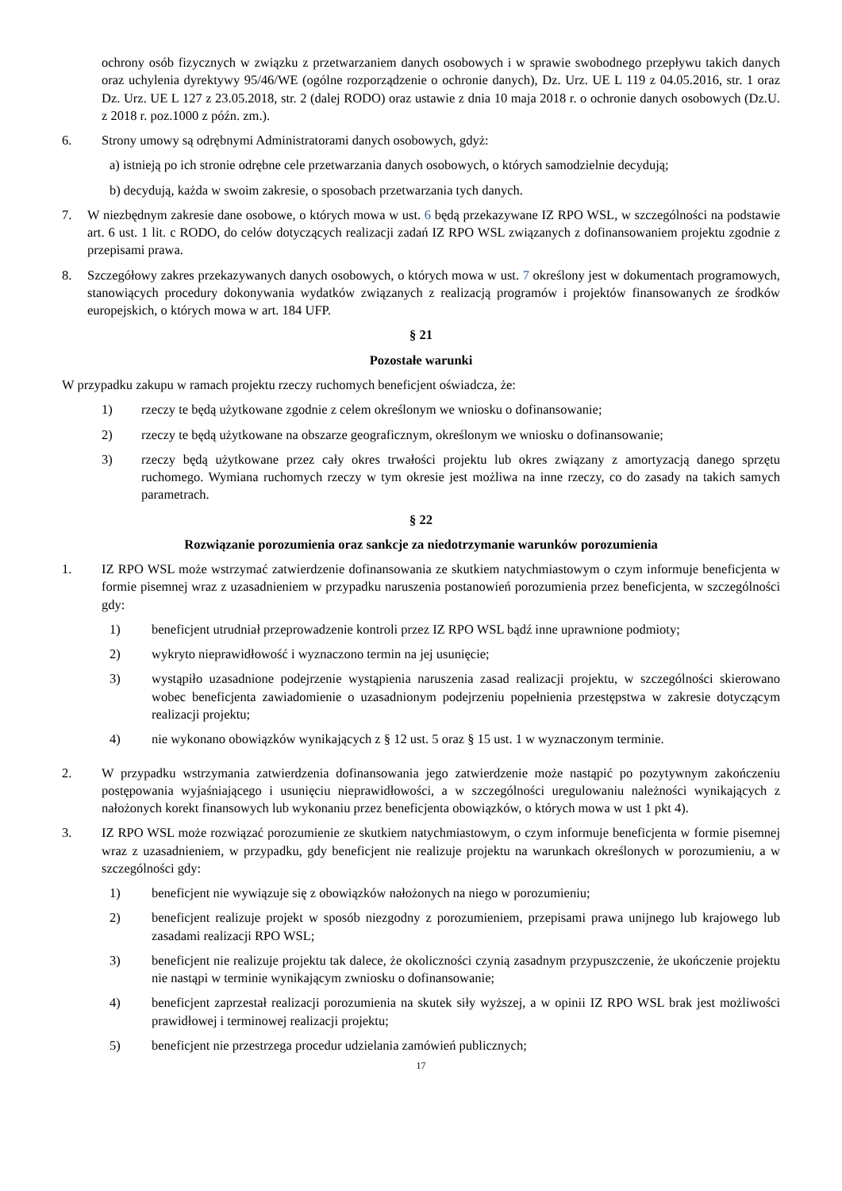ochrony osób fizycznych w związku z przetwarzaniem danych osobowych i w sprawie swobodnego przepływu takich danych oraz uchylenia dyrektywy 95/46/WE (ogólne rozporządzenie o ochronie danych), Dz. Urz. UE L 119 z 04.05.2016, str. 1 oraz Dz. Urz. UE L 127 z 23.05.2018, str. 2 (dalej RODO) oraz ustawie z dnia 10 maja 2018 r. o ochronie danych osobowych (Dz.U. z 2018 r. poz.1000 z późn. zm.).
6. Strony umowy są odrębnymi Administratorami danych osobowych, gdyż:
a) istnieją po ich stronie odrębne cele przetwarzania danych osobowych, o których samodzielnie decydują;
b) decydują, każda w swoim zakresie, o sposobach przetwarzania tych danych.
7. W niezbędnym zakresie dane osobowe, o których mowa w ust. 6 będą przekazywane IZ RPO WSL, w szczególności na podstawie art. 6 ust. 1 lit. c RODO, do celów dotyczących realizacji zadań IZ RPO WSL związanych z dofinansowaniem projektu zgodnie z przepisami prawa.
8. Szczegółowy zakres przekazywanych danych osobowych, o których mowa w ust. 7 określony jest w dokumentach programowych, stanowiących procedury dokonywania wydatków związanych z realizacją programów i projektów finansowanych ze środków europejskich, o których mowa w art. 184 UFP.
§ 21
Pozostałe warunki
W przypadku zakupu w ramach projektu rzeczy ruchomych beneficjent oświadcza, że:
1) rzeczy te będą użytkowane zgodnie z celem określonym we wniosku o dofinansowanie;
2) rzeczy te będą użytkowane na obszarze geograficznym, określonym we wniosku o dofinansowanie;
3) rzeczy będą użytkowane przez cały okres trwałości projektu lub okres związany z amortyzacją danego sprzętu ruchomego. Wymiana ruchomych rzeczy w tym okresie jest możliwa na inne rzeczy, co do zasady na takich samych parametrach.
§ 22
Rozwiązanie porozumienia oraz sankcje za niedotrzymanie warunków porozumienia
1. IZ RPO WSL może wstrzymać zatwierdzenie dofinansowania ze skutkiem natychmiastowym o czym informuje beneficjenta w formie pisemnej wraz z uzasadnieniem w przypadku naruszenia postanowień porozumienia przez beneficjenta, w szczególności gdy:
1) beneficjent utrudniał przeprowadzenie kontroli przez IZ RPO WSL bądź inne uprawnione podmioty;
2) wykryto nieprawidłowość i wyznaczono termin na jej usunięcie;
3) wystąpiło uzasadnione podejrzenie wystąpienia naruszenia zasad realizacji projektu, w szczególności skierowano wobec beneficjenta zawiadomienie o uzasadnionym podejrzeniu popełnienia przestępstwa w zakresie dotyczącym realizacji projektu;
4) nie wykonano obowiązków wynikających z § 12 ust. 5 oraz § 15 ust. 1 w wyznaczonym terminie.
2. W przypadku wstrzymania zatwierdzenia dofinansowania jego zatwierdzenie może nastąpić po pozytywnym zakończeniu postępowania wyjaśniającego i usunięciu nieprawidłowości, a w szczególności uregulowaniu należności wynikających z nałożonych korekt finansowych lub wykonaniu przez beneficjenta obowiązków, o których mowa w ust 1 pkt 4).
3. IZ RPO WSL może rozwiązać porozumienie ze skutkiem natychmiastowym, o czym informuje beneficjenta w formie pisemnej wraz z uzasadnieniem, w przypadku, gdy beneficjent nie realizuje projektu na warunkach określonych w porozumieniu, a w szczególności gdy:
1) beneficjent nie wywiązuje się z obowiązków nałożonych na niego w porozumieniu;
2) beneficjent realizuje projekt w sposób niezgodny z porozumieniem, przepisami prawa unijnego lub krajowego lub zasadami realizacji RPO WSL;
3) beneficjent nie realizuje projektu tak dalece, że okoliczności czynią zasadnym przypuszczenie, że ukończenie projektu nie nastąpi w terminie wynikającym zwniosku o dofinansowanie;
4) beneficjent zaprzestał realizacji porozumienia na skutek siły wyższej, a w opinii IZ RPO WSL brak jest możliwości prawidłowej i terminowej realizacji projektu;
5) beneficjent nie przestrzega procedur udzielania zamówień publicznych;
17